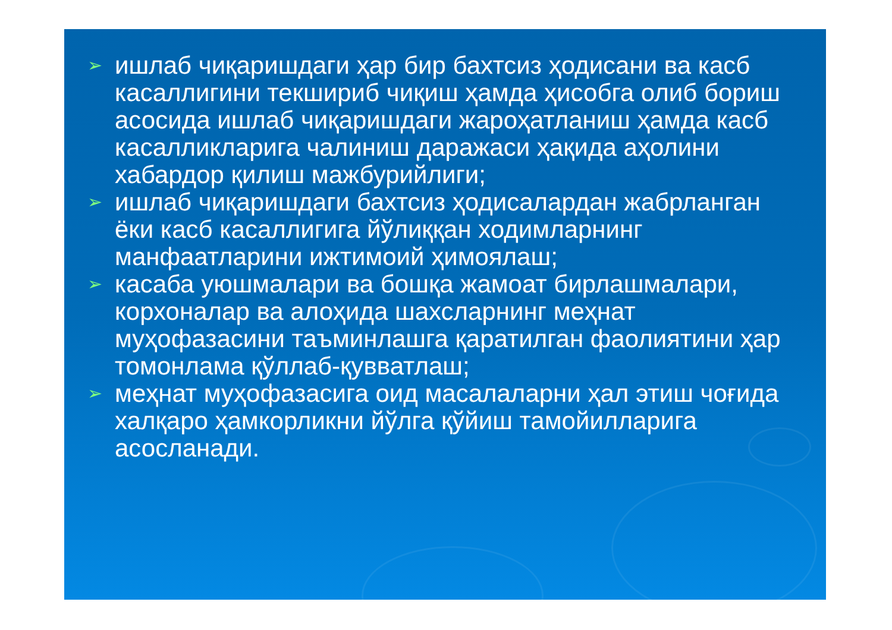➢ ишлаб чиқаришдаги ҳар бир бахтсиз ҳодисани ва касб касаллигини текшириб чиқиш ҳамда ҳисобга олиб бориш асосида ишлаб чиқаришдаги жароҳатланиш ҳамда касб касалликларига чалиниш даражаси ҳақида аҳолини хабардор қилиш мажбурийлиги;
➢ ишлаб чиқаришдаги бахтсиз ҳодисалардан жабрланган ёки касб касаллигига йўлиққан ходимларнинг манфаатларини ижтимоий ҳимоялаш;
➢ касаба уюшмалари ва бошқа жамоат бирлашмалари, корхоналар ва алоҳида шахсларнинг меҳнат муҳофазасини таъминлашга қаратилган фаолиятини ҳар томонлама қўллаб-қувватлаш;
➢ меҳнат муҳофазасига оид масалаларни ҳал этиш чоғида халқаро ҳамкорликни йўлга қўйиш тамойилларига асосланади.